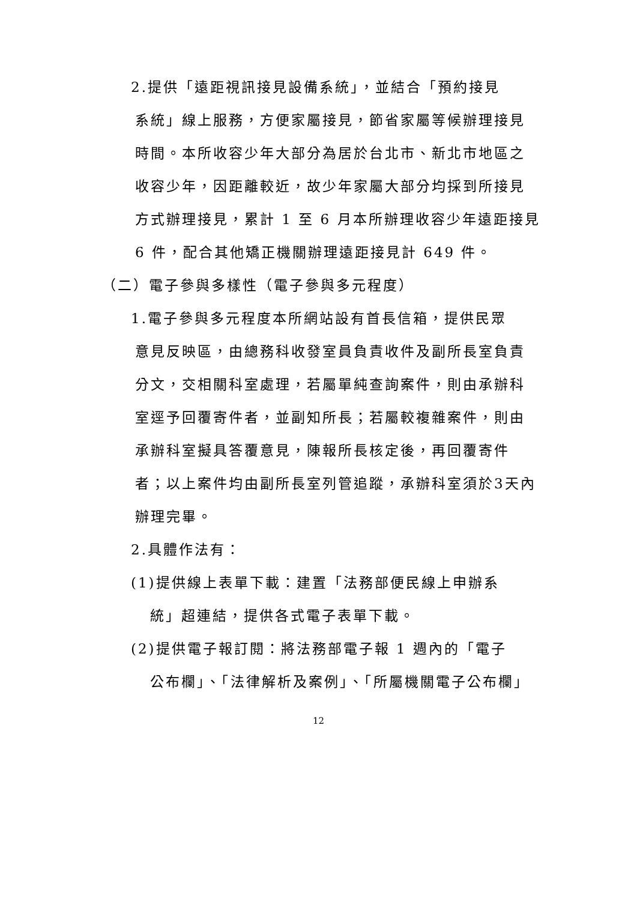2.提供「遠距視訊接見設備系統」，並結合「預約接見
系統」線上服務，方便家屬接見，節省家屬等候辦理接見時間。本所收容少年大部分為居於台北市、新北市地區之收容少年，因距離較近，故少年家屬大部分均採到所接見方式辦理接見，累計 1 至 6 月本所辦理收容少年遠距接見 6 件，配合其他矯正機關辦理遠距接見計 649 件。
（二）電子參與多樣性（電子參與多元程度）
1.電子參與多元程度本所網站設有首長信箱，提供民眾
意見反映區，由總務科收發室員負責收件及副所長室負責分文，交相關科室處理，若屬單純查詢案件，則由承辦科室逕予回覆寄件者，並副知所長；若屬較複雜案件，則由承辦科室擬具答覆意見，陳報所長核定後，再回覆寄件者；以上案件均由副所長室列管追蹤，承辦科室須於3天內辦理完畢。
2.具體作法有：
(1)提供線上表單下載：建置「法務部便民線上申辦系
統」超連結，提供各式電子表單下載。
(2)提供電子報訂閱：將法務部電子報 1 週內的「電子
公布欄」、「法律解析及案例」、「所屬機關電子公布欄」
12